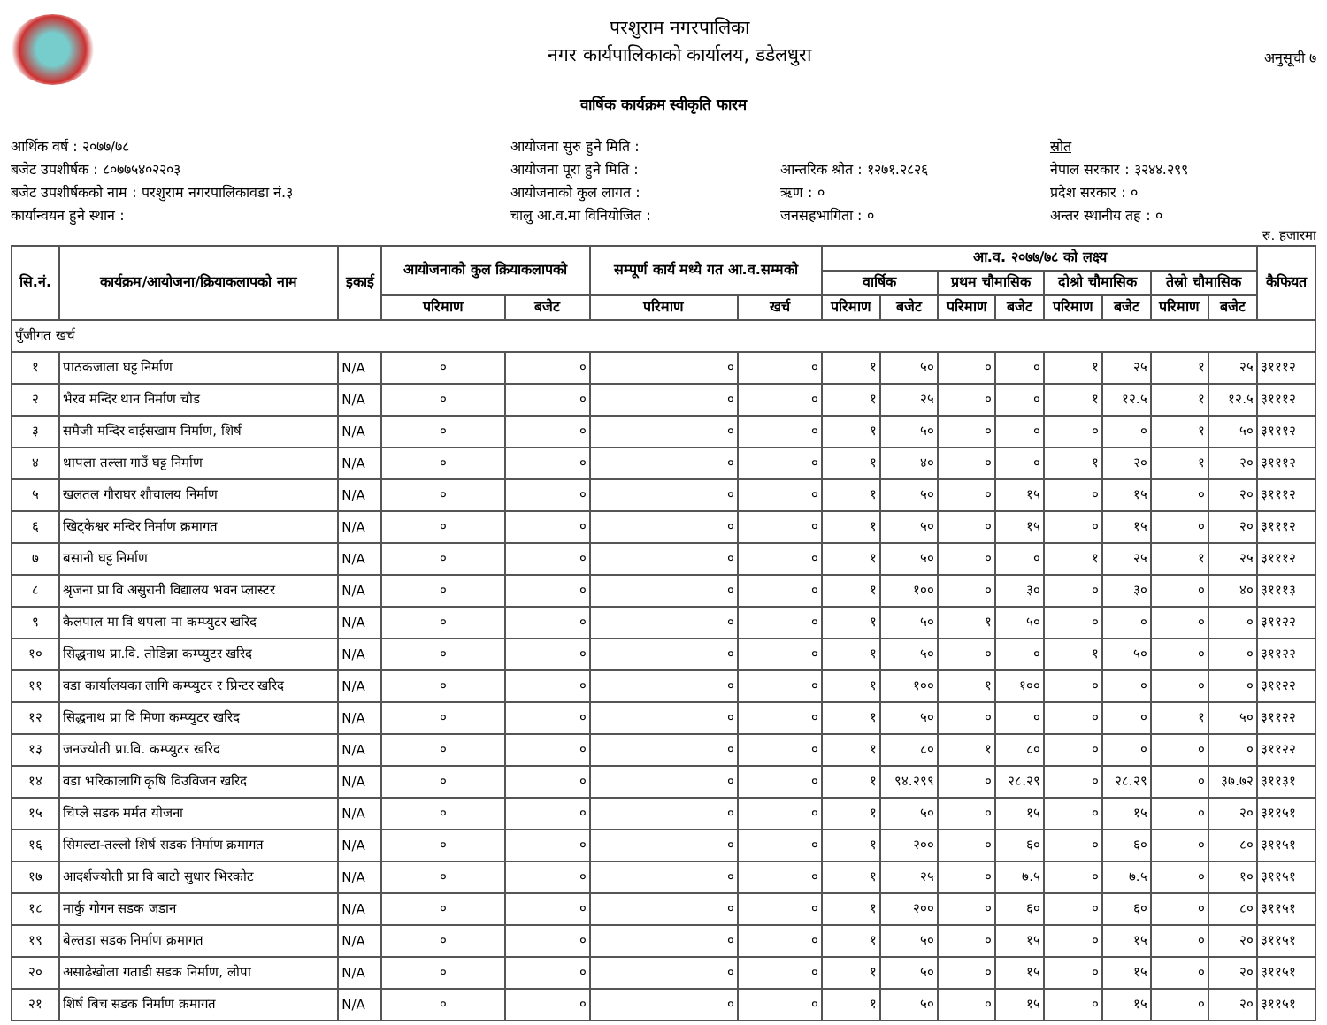परशुराम नगरपालिका
नगर कार्यपालिकाको कार्यालय, डडेलधुरा
अनुसूची ७
वार्षिक कार्यक्रम स्वीकृति फारम
आर्थिक वर्ष : २०७७/७८
बजेट उपशीर्षक : ८०७७५४०२२०३
बजेट उपशीर्षकको नाम : परशुराम नगरपालिकावडा नं.३
कार्यान्वयन हुने स्थान :
आयोजना सुरु हुने मिति :
आयोजना पूरा हुने मिति :
आयोजनाको कुल लागत :
चालु आ.व.मा विनियोजित :
आन्तरिक श्रोत : १२७१.२८२६
ऋण : ०
जनसहभागिता : ०
स्रोत
नेपाल सरकार : ३२४४.२९९
प्रदेश सरकार : ०
अन्तर स्थानीय तह : ०
रु. हजारमा
| सि.नं. | कार्यक्रम/आयोजना/क्रियाकलापको नाम | इकाई | आयोजनाको कुल क्रियाकलापको | | सम्पूर्ण कार्य मध्ये गत आ.व.सम्मको | | आ.व. २०७७/७८ को लक्ष्य | | | | | | | | कैफियत |
| --- | --- | --- | --- | --- | --- | --- | --- | --- | --- | --- | --- | --- | --- | --- | --- |
| | | | | | | | वार्षिक | | प्रथम चौमासिक | | दोश्रो चौमासिक | | तेस्रो चौमासिक | | |
| | | | परिमाण | बजेट | परिमाण | खर्च | परिमाण | बजेट | परिमाण | बजेट | परिमाण | बजेट | परिमाण | बजेट | |
| पुँजीगत खर्च | | | | | | | | | | | | | | | |
| १ | पाठकजाला घट्ट निर्माण | N/A | ० | ० | ० | ० | १ | ५० | ० | ० | १ | २५ | १ | २५ | ३१११२ |
| २ | भैरव मन्दिर थान निर्माण चौड | N/A | ० | ० | ० | ० | १ | २५ | ० | ० | १ | १२.५ | १ | १२.५ | ३१११२ |
| ३ | समैजी मन्दिर वाईसखाम निर्माण, शिर्ष | N/A | ० | ० | ० | ० | १ | ५० | ० | ० | ० | ० | १ | ५० | ३१११२ |
| ४ | थापला तल्ला गाउँ घट्ट निर्माण | N/A | ० | ० | ० | ० | १ | ४० | ० | ० | १ | २० | १ | २० | ३१११२ |
| ५ | खलतल गौराघर शौचालय निर्माण | N/A | ० | ० | ० | ० | १ | ५० | ० | १५ | ० | १५ | ० | २० | ३१११२ |
| ६ | खिट्केश्वर मन्दिर निर्माण क्रमागत | N/A | ० | ० | ० | ० | १ | ५० | ० | १५ | ० | १५ | ० | २० | ३१११२ |
| ७ | बसानी घट्ट निर्माण | N/A | ० | ० | ० | ० | १ | ५० | ० | ० | १ | २५ | १ | २५ | ३१११२ |
| ८ | श्रृजना प्रा वि असुरानी विद्यालय भवन प्लास्टर | N/A | ० | ० | ० | ० | १ | १०० | ० | ३० | ० | ३० | ० | ४० | ३१११३ |
| ९ | कैलपाल मा वि थपला मा कम्प्युटर खरिद | N/A | ० | ० | ० | ० | १ | ५० | १ | ५० | ० | ० | ० | ० | ३११२२ |
| १० | सिद्धनाथ प्रा.वि. तोडिन्ना कम्प्युटर खरिद | N/A | ० | ० | ० | ० | १ | ५० | ० | ० | १ | ५० | ० | ० | ३११२२ |
| ११ | वडा कार्यालयका लागि कम्प्युटर र प्रिन्टर खरिद | N/A | ० | ० | ० | ० | १ | १०० | १ | १०० | ० | ० | ० | ० | ३११२२ |
| १२ | सिद्धनाथ प्रा वि मिणा कम्प्युटर खरिद | N/A | ० | ० | ० | ० | १ | ५० | ० | ० | ० | ० | १ | ५० | ३११२२ |
| १३ | जनज्योती प्रा.वि. कम्प्युटर खरिद | N/A | ० | ० | ० | ० | १ | ८० | १ | ८० | ० | ० | ० | ० | ३११२२ |
| १४ | वडा भरिकालागि कृषि विउविजन खरिद | N/A | ० | ० | ० | ० | १ | ९४.२९९ | ० | २८.२९ | ० | २८.२९ | ० | ३७.७२ | ३११३१ |
| १५ | चिप्ले सडक मर्मत योजना | N/A | ० | ० | ० | ० | १ | ५० | ० | १५ | ० | १५ | ० | २० | ३११५१ |
| १६ | सिमल्टा-तल्लो शिर्ष सडक निर्माण क्रमागत | N/A | ० | ० | ० | ० | १ | २०० | ० | ६० | ० | ६० | ० | ८० | ३११५१ |
| १७ | आदर्शज्योती प्रा वि बाटो सुधार भिरकोट | N/A | ० | ० | ० | ० | १ | २५ | ० | ७.५ | ० | ७.५ | ० | १० | ३११५१ |
| १८ | मार्कु गोगन सडक जडान | N/A | ० | ० | ० | ० | १ | २०० | ० | ६० | ० | ६० | ० | ८० | ३११५१ |
| १९ | बेल्तडा सडक निर्माण क्रमागत | N/A | ० | ० | ० | ० | १ | ५० | ० | १५ | ० | १५ | ० | २० | ३११५१ |
| २० | असाढेखोला गताडी सडक निर्माण, लोपा | N/A | ० | ० | ० | ० | १ | ५० | ० | १५ | ० | १५ | ० | २० | ३११५१ |
| २१ | शिर्ष बिच सडक निर्माण क्रमागत | N/A | ० | ० | ० | ० | १ | ५० | ० | १५ | ० | १५ | ० | २० | ३११५१ |